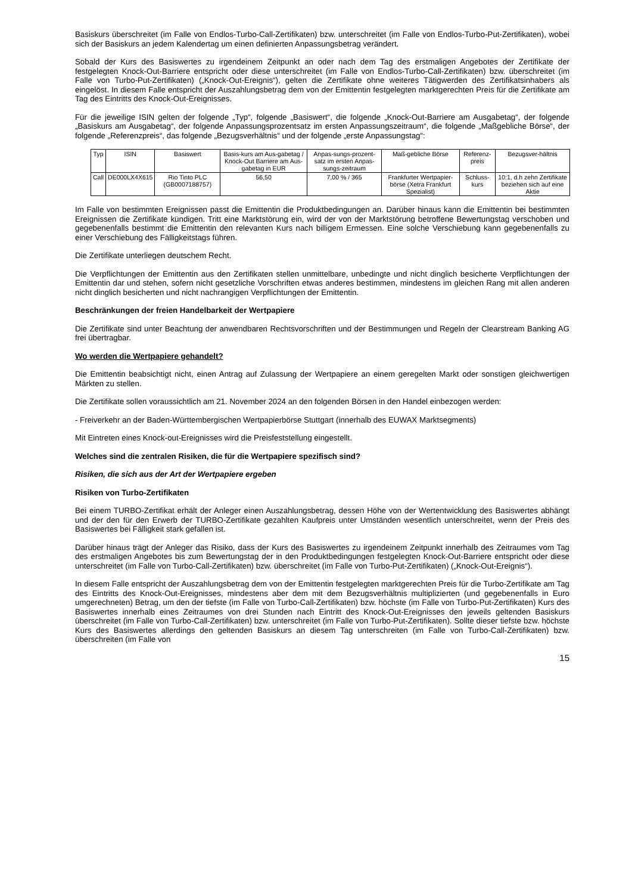Basiskurs überschreitet (im Falle von Endlos-Turbo-Call-Zertifikaten) bzw. unterschreitet (im Falle von Endlos-Turbo-Put-Zertifikaten), wobei sich der Basiskurs an jedem Kalendertag um einen definierten Anpassungsbetrag verändert.
Sobald der Kurs des Basiswertes zu irgendeinem Zeitpunkt an oder nach dem Tag des erstmaligen Angebotes der Zertifikate der festgelegten Knock-Out-Barriere entspricht oder diese unterschreitet (im Falle von Endlos-Turbo-Call-Zertifikaten) bzw. überschreitet (im Falle von Turbo-Put-Zertifikaten) („Knock-Out-Ereignis“), gelten die Zertifikate ohne weiteres Tätigwerden des Zertifikatsinhabers als eingelöst. In diesem Falle entspricht der Auszahlungsbetrag dem von der Emittentin festgelegten marktgerechten Preis für die Zertifikate am Tag des Eintritts des Knock-Out-Ereignisses.
Für die jeweilige ISIN gelten der folgende „Typ“, folgende „Basiswert“, die folgende „Knock-Out-Barriere am Ausgabetag“, der folgende „Basiskurs am Ausgabetag“, der folgende Anpassungsprozentsatz im ersten Anpassungszeitraum“, die folgende „Maßgebliche Börse“, der folgende „Referenzpreis“, das folgende „Bezugsverhältnis“ und der folgende „erste Anpassungstag“:
| Typ | ISIN | Basiswert | Basis-kurs am Aus-gabetag / Knock-Out Barriere am Aus-gabetag in EUR | Anpas-sungs-prozent-satz im ersten Anpas-sungs-zeitraum | Maß-gebliche Börse | Referenz-preis | Bezugsver-hältnis |
| Call | DE000LX4X615 | Rio Tinto PLC (GB0007188757) | 56,50 | 7,00 % / 365 | Frankfurter Wertpapier-börse (Xetra Frankfurt Spezialist) | Schluss-kurs | 10:1, d.h zehn Zertifikate beziehen sich auf eine Aktie |
Im Falle von bestimmten Ereignissen passt die Emittentin die Produktbedingungen an. Darüber hinaus kann die Emittentin bei bestimmten Ereignissen die Zertifikate kündigen. Tritt eine Marktstörung ein, wird der von der Marktstörung betroffene Bewertungstag verschoben und gegebenenfalls bestimmt die Emittentin den relevanten Kurs nach billigem Ermessen. Eine solche Verschiebung kann gegebenenfalls zu einer Verschiebung des Fälligkeitstags führen.
Die Zertifikate unterliegen deutschem Recht.
Die Verpflichtungen der Emittentin aus den Zertifikaten stellen unmittelbare, unbedingte und nicht dinglich besicherte Verpflichtungen der Emittentin dar und stehen, sofern nicht gesetzliche Vorschriften etwas anderes bestimmen, mindestens im gleichen Rang mit allen anderen nicht dinglich besicherten und nicht nachrangigen Verpflichtungen der Emittentin.
Beschränkungen der freien Handelbarkeit der Wertpapiere
Die Zertifikate sind unter Beachtung der anwendbaren Rechtsvorschriften und der Bestimmungen und Regeln der Clearstream Banking AG frei übertragbar.
Wo werden die Wertpapiere gehandelt?
Die Emittentin beabsichtigt nicht, einen Antrag auf Zulassung der Wertpapiere an einem geregelten Markt oder sonstigen gleichwertigen Märkten zu stellen.
Die Zertifikate sollen voraussichtlich am 21. November 2024 an den folgenden Börsen in den Handel einbezogen werden:
- Freiverkehr an der Baden-Württembergischen Wertpapierbörse Stuttgart (innerhalb des EUWAX Marktsegments)
Mit Eintreten eines Knock-out-Ereignisses wird die Preisfeststellung eingestellt.
Welches sind die zentralen Risiken, die für die Wertpapiere spezifisch sind?
Risiken, die sich aus der Art der Wertpapiere ergeben
Risiken von Turbo-Zertifikaten
Bei einem TURBO-Zertifikat erhält der Anleger einen Auszahlungsbetrag, dessen Höhe von der Wertentwicklung des Basiswertes abhängt und der den für den Erwerb der TURBO-Zertifikate gezahlten Kaufpreis unter Umständen wesentlich unterschreitet, wenn der Preis des Basiswertes bei Fälligkeit stark gefallen ist.
Darüber hinaus trägt der Anleger das Risiko, dass der Kurs des Basiswertes zu irgendeinem Zeitpunkt innerhalb des Zeitraumes vom Tag des erstmaligen Angebotes bis zum Bewertungstag der in den Produktbedingungen festgelegten Knock-Out-Barriere entspricht oder diese unterschreitet (im Falle von Turbo-Call-Zertifikaten) bzw. überschreitet (im Falle von Turbo-Put-Zertifikaten) („Knock-Out-Ereignis“).
In diesem Falle entspricht der Auszahlungsbetrag dem von der Emittentin festgelegten marktgerechten Preis für die Turbo-Zertifikate am Tag des Eintritts des Knock-Out-Ereignisses, mindestens aber dem mit dem Bezugsverhältnis multiplizierten (und gegebenenfalls in Euro umgerechneten) Betrag, um den der tiefste (im Falle von Turbo-Call-Zertifikaten) bzw. höchste (im Falle von Turbo-Put-Zertifikaten) Kurs des Basiswertes innerhalb eines Zeitraumes von drei Stunden nach Eintritt des Knock-Out-Ereignisses den jeweils geltenden Basiskurs überschreitet (im Falle von Turbo-Call-Zertifikaten) bzw. unterschreitet (im Falle von Turbo-Put-Zertifikaten). Sollte dieser tiefste bzw. höchste Kurs des Basiswertes allerdings den geltenden Basiskurs an diesem Tag unterschreiten (im Falle von Turbo-Call-Zertifikaten) bzw. überschreiten (im Falle von
15